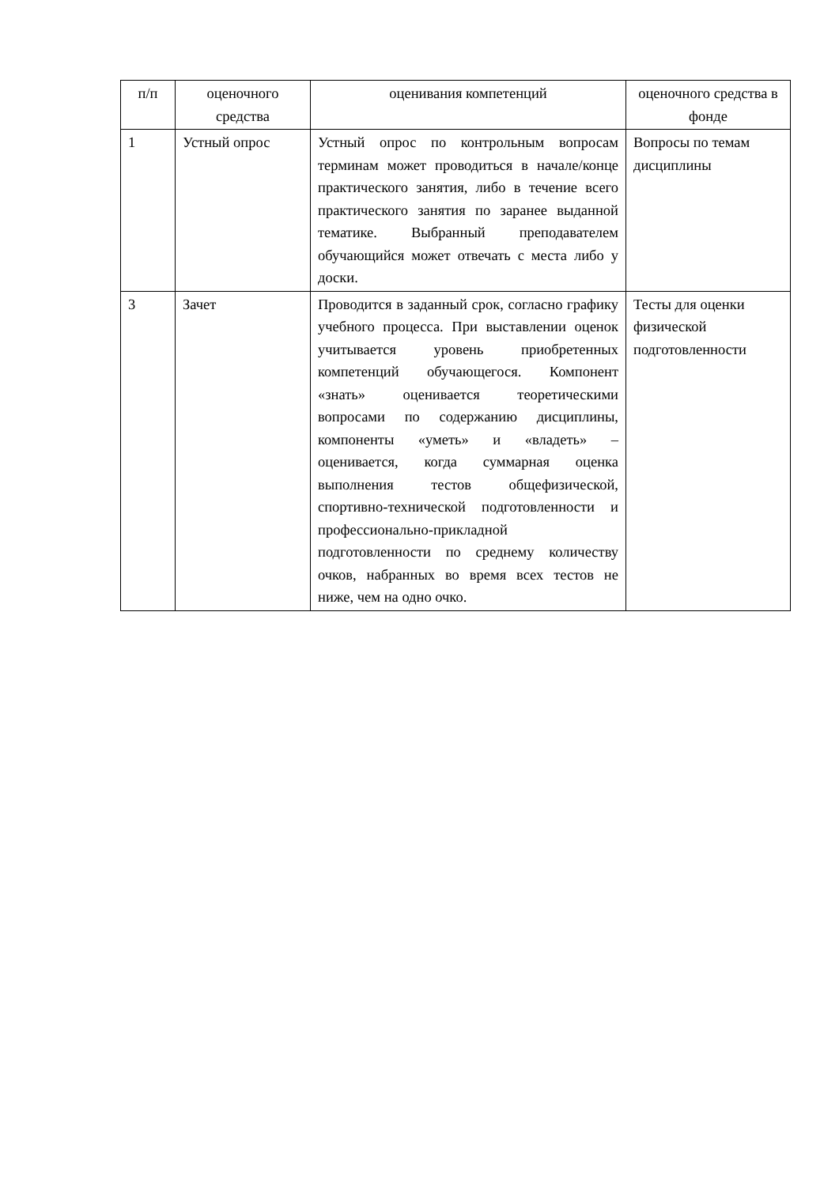| п/п | оценочного средства | оценивания компетенций | оценочного средства в фонде |
| 1 | Устный опрос | Устный опрос по контрольным вопросам терминам может проводиться в начале/конце практического занятия, либо в течение всего практического занятия по заранее выданной тематике. Выбранный преподавателем обучающийся может отвечать с места либо у доски. | Вопросы по темам дисциплины |
| 3 | Зачет | Проводится в заданный срок, согласно графику учебного процесса. При выставлении оценок учитывается уровень приобретенных компетенций обучающегося. Компонент «знать» оценивается теоретическими вопросами по содержанию дисциплины, компоненты «уметь» и «владеть» – оценивается, когда суммарная оценка выполнения тестов общефизической, спортивно-технической подготовленности и профессионально-прикладной подготовленности по среднему количеству очков, набранных во время всех тестов не ниже, чем на одно очко. | Тесты для оценки физической подготовленности |